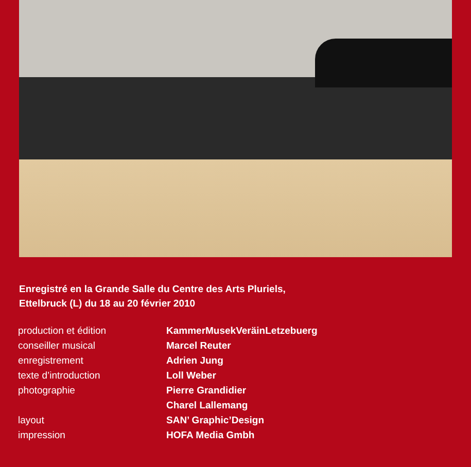Enregistré en la Grande Salle du Centre des Arts Pluriels,
Ettelbruck (L) du 18 au 20 février 2010
| production et édition | KammerMusekVeräinLetzebuerg |
| conseiller musical | Marcel Reuter |
| enregistrement | Adrien Jung |
| texte d’introduction | Loll Weber |
| photographie | Pierre Grandidier |
| | Charel Lallemang |
| layout | SAN’ Graphic’Design |
| impression | HOFA Media Gmbh |